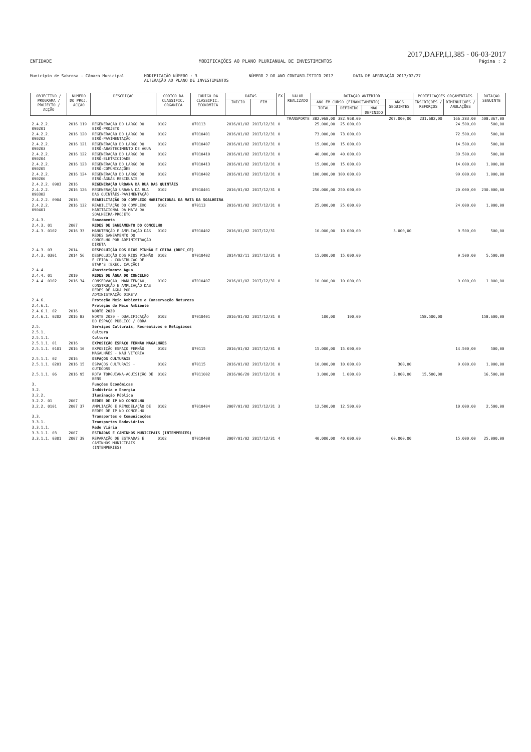2017,DAFP,I,I,385 - 06-03-2017
ENTIDADE MODIFICAÇÕES AO PLANO PLURIANUAL DE INVESTIMENTOS Página : 2
Município de Sabrosa - Câmara Municipal MODIFICAÇÃO NÚMERO : 3
ALTERAÇÃO AO PLANO DE INVESTIMENTOS NÚMERO 2 DO ANO CONTABILÍSTICO 2017 DATA DE APROVAÇÃO 2017/02/27
| OBJECTIVO / PROGRAMA / PROJECTO / ACÇÃO | NÚMERO DO PROJ. ACÇÃO | DESCRIÇÃO | CODIGO DA CLASSIFIC. ORGANICA | CODIGO DA CLASSIFIC. ECONOMICA | DATAS | | EX | VALOR REALIZADO | DOTAÇÃO ANTERIOR | | | | MODIFICAÇÕES ORÇAMENTAIS | | DOTAÇÃO SEGUINTE |
| --- | --- | --- | --- | --- | --- | --- | --- | --- | --- | --- | --- | --- | --- | --- | --- |
| | | | | | INICIO | FIM | | | ANO EM CURSO (FINANCIAMENTO) | | | ANOS SEGUINTES | INSCRIÇÕES / REFORÇOS | DIMINUIÇÕES / ANULAÇÕES | |
| | | | | | | | | | TOTAL | DEFINIDO | NÃO DEFINIDO | | | | |
| TRANSPORTE | | | | | | | | | 382.968,00 | 382.968,00 | | 207.000,00 | 231.682,00 | 166.283,00 | 508.367,00 |
| 2.4.2.2. 090201 | 2016 119 | REGENERAÇÃO DO LARGO DO EIRÔ-PROJETO | 0102 | 070113 | 2016/01/02 | 2017/12/31 | 0 | | 25.000,00 | 25.000,00 | | | | 24.500,00 | 500,00 |
| 2.4.2.2. 090202 | 2016 120 | REGENERAÇÃO DO LARGO DO EIRÔ-PAVIMENTAÇÃO | 0102 | 07010401 | 2016/01/02 | 2017/12/31 | 0 | | 73.000,00 | 73.000,00 | | | | 72.500,00 | 500,00 |
| 2.4.2.2. 090203 | 2016 121 | REGENERAÇÃO DO LARGO DO EIRÔ-ABASTECIMENTO DE ÁGUA | 0102 | 07010407 | 2016/01/02 | 2017/12/31 | 0 | | 15.000,00 | 15.000,00 | | | | 14.500,00 | 500,00 |
| 2.4.2.2. 090204 | 2016 122 | REGENERAÇÃO DO LARGO DO EIRÔ-ELETRICIDADE | 0102 | 07010410 | 2016/01/02 | 2017/12/31 | 0 | | 40.000,00 | 40.000,00 | | | | 39.500,00 | 500,00 |
| 2.4.2.2. 090205 | 2016 123 | REGENERAÇÃO DO LARGO DO EIRÔ-COMUNICAÇÕES | 0102 | 07010413 | 2016/01/02 | 2017/12/31 | 0 | | 15.000,00 | 15.000,00 | | | | 14.000,00 | 1.000,00 |
| 2.4.2.2. 090206 | 2016 124 | REGENERAÇÃO DO LARGO DO EIRÔ-ÁGUAS RESIDUAIS | 0102 | 07010402 | 2016/01/02 | 2017/12/31 | 0 | | 100.000,00 | 100.000,00 | | | | 99.000,00 | 1.000,00 |
| 2.4.2.2. 0903 | 2016 | REGENERAÇÃO URBANA DA RUA DAS QUINTÃES | | | | | | | | | | | | | |
| 2.4.2.2. 090302 | 2016 126 | REGENERAÇÃO URBANA DA RUA DAS QUINTÃES-PAVIMENTAÇÃO | 0102 | 07010401 | 2016/01/02 | 2017/12/31 | 0 | | 250.000,00 | 250.000,00 | | | | 20.000,00 | 230.000,00 |
| 2.4.2.2. 0904 | 2016 | REABILITAÇÃO DO COMPLEXO HABITACIONAL DA MATA DA SOALHEIRA | | | | | | | | | | | | | |
| 2.4.2.2. 090401 | 2016 132 | REABILITAÇÃO DO COMPLEXO HABITACIONAL DA MATA DA SOALHEIRA-PROJETO | 0102 | 070113 | 2016/01/02 | 2017/12/31 | 0 | | 25.000,00 | 25.000,00 | | | | 24.000,00 | 1.000,00 |
| 2.4.3. | | Saneamento | | | | | | | | | | | | | |
| 2.4.3. 01 | 2007 | REDES DE SANEAMENTO DO CONCELHO | | | | | | | | | | | | | |
| 2.4.3. 0102 | 2016 33 | MANUTENÇÃO E AMPLIAÇÃO DAS REDES SANEAMENTO DO CONCELHO POR ADMINISTRAÇÃO DIRETA | 0102 | 07010402 | 2016/01/02 | 2017/12/31 | | | 10.000,00 | 10.000,00 | | 3.000,00 | | 9.500,00 | 500,00 |
| 2.4.3. 03 | 2014 | DESPOLUIÇÃO DOS RIOS PINHÃO E CEIRA (DRPC_CE) | | | | | | | | | | | | | |
| 2.4.3. 0301 | 2014 56 | DESPOLUIÇÃO DOS RIOS PINHÃO E CEIRA - CONSTRUÇÃO DE ETAR'S (EXEC. CAUÇÃO) | 0102 | 07010402 | 2014/02/11 | 2017/12/31 | 0 | | 15.000,00 | 15.000,00 | | | | 9.500,00 | 5.500,00 |
| 2.4.4. | | Abastecimento Água | | | | | | | | | | | | | |
| 2.4.4. 01 | 2010 | REDES DE ÁGUA DO CONCELHO | | | | | | | | | | | | | |
| 2.4.4. 0102 | 2016 34 | CONSERVAÇÃO, MANUTENÇÃO, CONSTRUÇÃO E AMPLIAÇÃO DAS REDES DE ÁGUA POR ADMINISTRAÇÃO DIRETA | 0102 | 07010407 | 2016/01/02 | 2017/12/31 | 0 | | 10.000,00 | 10.000,00 | | | | 9.000,00 | 1.000,00 |
| 2.4.6. | | Proteção Meio Ambiente e Conservação Natureza | | | | | | | | | | | | | |
| 2.4.6.1. | | Proteção do Meio Ambiente | | | | | | | | | | | | | |
| 2.4.6.1. 02 | 2016 | NORTE 2020 | | | | | | | | | | | | | |
| 2.4.6.1. 0202 | 2016 83 | NORTE 2020 - QUALIFICAÇÃO DO ESPAÇO PÚBLICO / OBRA | 0102 | 07010401 | 2016/01/02 | 2017/12/31 | 0 | | 100,00 | 100,00 | | | 158.500,00 | | 158.600,00 |
| 2.5. | | Serviços Culturais, Recreativos e Religiosos | | | | | | | | | | | | | |
| 2.5.1. | | Cultura | | | | | | | | | | | | | |
| 2.5.1.1. | | Cultura | | | | | | | | | | | | | |
| 2.5.1.1. 01 | 2016 | EXPOSIÇÃO ESPAÇO FERNÃO MAGALHÃES | | | | | | | | | | | | | |
| 2.5.1.1. 0101 | 2016 10 | EXPOSIÇÃO ESPAÇO FERNÃO MAGALHÃES - NAU VITORIA | 0102 | 070115 | 2016/01/02 | 2017/12/31 | 0 | | 15.000,00 | 15.000,00 | | | | 14.500,00 | 500,00 |
| 2.5.1.1. 02 | 2016 | ESPAÇOS CULTURAIS | | | | | | | | | | | | | |
| 2.5.1.1. 0201 | 2016 15 | ESPAÇOS CULTURAIS - OUTDOORS | 0102 | 070115 | 2016/01/02 | 2017/12/31 | 0 | | 10.000,00 | 10.000,00 | | 300,00 | | 9.000,00 | 1.000,00 |
| 2.5.1.1. 06 | 2016 95 | ROTA TORGUIANA-AQUISIÇÃO DE BENS | 0102 | 07011002 | 2016/06/20 | 2017/12/31 | 0 | | 1.000,00 | 1.000,00 | | 3.000,00 | 15.500,00 | | 16.500,00 |
| 3. | | Funções Económicas | | | | | | | | | | | | | |
| 3.2. | | Indústria e Energia | | | | | | | | | | | | | |
| 3.2.2. | | Iluminação Pública | | | | | | | | | | | | | |
| 3.2.2. 01 | 2007 | REDES DE IP NO CONCELHO | | | | | | | | | | | | | |
| 3.2.2. 0101 | 2007 37 | AMPLIAÇÃO E REMODELAÇÃO DE REDES DE IP NO CONCELHO | 0102 | 07010404 | 2007/01/02 | 2017/12/31 | 3 | | 12.500,00 | 12.500,00 | | | | 10.000,00 | 2.500,00 |
| 3.3. | | Transportes e Comunicações | | | | | | | | | | | | | |
| 3.3.1. | | Transportes Rodoviários | | | | | | | | | | | | | |
| 3.3.1.1. | | Rede Viária | | | | | | | | | | | | | |
| 3.3.1.1. 03 | 2007 | ESTRADAS E CAMINHOS MUNICIPAIS (INTEMPERIES) | | | | | | | | | | | | | |
| 3.3.1.1. 0301 | 2007 39 | REPARAÇÃO DE ESTRADAS E CAMINHOS MUNICIPAIS (INTEMPERIES) | 0102 | 07010408 | 2007/01/02 | 2017/12/31 | 4 | | 40.000,00 | 40.000,00 | | 60.000,00 | | 15.000,00 | 25.000,00 |